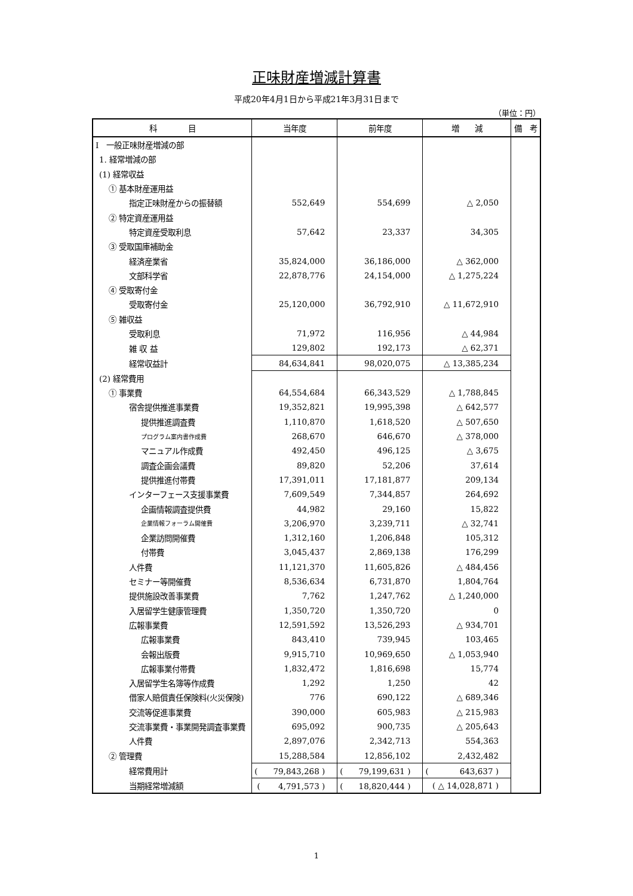正味財産増減計算書
平成20年4月1日から平成21年3月31日まで
（単位：円）
| 科 目 | 当年度 | 前年度 | 増 減 | 備 考 |
| --- | --- | --- | --- | --- |
| Ⅰ 一般正味財産増減の部 | | | | |
| 1. 経常増減の部 | | | | |
| (1) 経常収益 | | | | |
| ① 基本財産運用益 | | | | |
| 指定正味財産からの振替額 | 552,649 | 554,699 | △ 2,050 | |
| ② 特定資産運用益 | | | | |
| 特定資産受取利息 | 57,642 | 23,337 | 34,305 | |
| ③ 受取国庫補助金 | | | | |
| 経済産業省 | 35,824,000 | 36,186,000 | △ 362,000 | |
| 文部科学省 | 22,878,776 | 24,154,000 | △ 1,275,224 | |
| ④ 受取寄付金 | | | | |
| 受取寄付金 | 25,120,000 | 36,792,910 | △ 11,672,910 | |
| ⑤ 雑収益 | | | | |
| 受取利息 | 71,972 | 116,956 | △ 44,984 | |
| 雑 収 益 | 129,802 | 192,173 | △ 62,371 | |
| 経常収益計 | 84,634,841 | 98,020,075 | △ 13,385,234 | |
| (2) 経常費用 | | | | |
| ① 事業費 | 64,554,684 | 66,343,529 | △ 1,788,845 | |
| 宿舎提供推進事業費 | 19,352,821 | 19,995,398 | △ 642,577 | |
| 提供推進調査費 | 1,110,870 | 1,618,520 | △ 507,650 | |
| プログラム案内書作成費 | 268,670 | 646,670 | △ 378,000 | |
| マニュアル作成費 | 492,450 | 496,125 | △ 3,675 | |
| 調査企画会議費 | 89,820 | 52,206 | 37,614 | |
| 提供推進付帯費 | 17,391,011 | 17,181,877 | 209,134 | |
| インターフェース支援事業費 | 7,609,549 | 7,344,857 | 264,692 | |
| 企画情報調査提供費 | 44,982 | 29,160 | 15,822 | |
| 企業情報フォーラム開催費 | 3,206,970 | 3,239,711 | △ 32,741 | |
| 企業訪問開催費 | 1,312,160 | 1,206,848 | 105,312 | |
| 付帯費 | 3,045,437 | 2,869,138 | 176,299 | |
| 人件費 | 11,121,370 | 11,605,826 | △ 484,456 | |
| セミナー等開催費 | 8,536,634 | 6,731,870 | 1,804,764 | |
| 提供施設改善事業費 | 7,762 | 1,247,762 | △ 1,240,000 | |
| 入居留学生健康管理費 | 1,350,720 | 1,350,720 | 0 | |
| 広報事業費 | 12,591,592 | 13,526,293 | △ 934,701 | |
| 広報事業費 | 843,410 | 739,945 | 103,465 | |
| 会報出版費 | 9,915,710 | 10,969,650 | △ 1,053,940 | |
| 広報事業付帯費 | 1,832,472 | 1,816,698 | 15,774 | |
| 入居留学生名簿等作成費 | 1,292 | 1,250 | 42 | |
| 借家人賠償責任保険料(火災保険) | 776 | 690,122 | △ 689,346 | |
| 交流等促進事業費 | 390,000 | 605,983 | △ 215,983 | |
| 交流事業費・事業開発調査事業費 | 695,092 | 900,735 | △ 205,643 | |
| 人件費 | 2,897,076 | 2,342,713 | 554,363 | |
| ② 管理費 | 15,288,584 | 12,856,102 | 2,432,482 | |
| 経常費用計 | ( 79,843,268 ) | ( 79,199,631 ) | ( 643,637 ) | |
| 当期経常増減額 | ( 4,791,573 ) | ( 18,820,444 ) | ( △ 14,028,871 ) | |
1